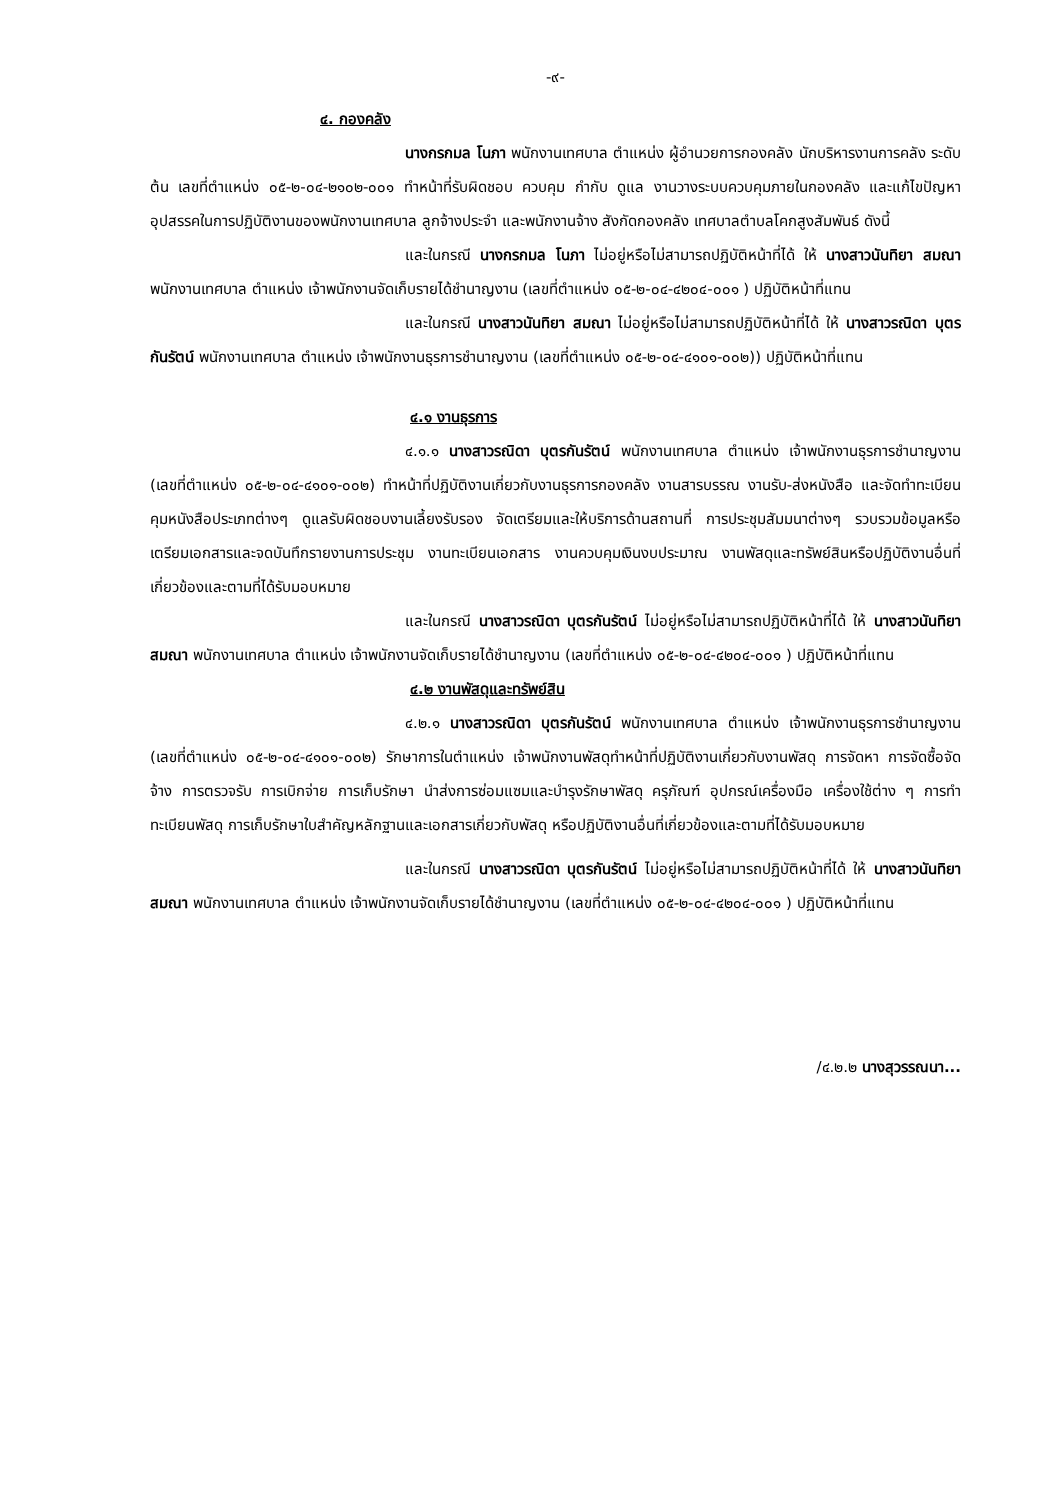-๙-
๔. กองคลัง
นางกรกมล โนภา พนักงานเทศบาล ตำแหน่ง ผู้อำนวยการกองคลัง นักบริหารงานการคลัง ระดับต้น เลขที่ตำแหน่ง ๐๕-๒-๐๔-๒๑๐๒-๐๐๑ ทำหน้าที่รับผิดชอบ ควบคุม กำกับ ดูแล งานวางระบบควบคุมภายในกองคลัง และแก้ไขปัญหาอุปสรรคในการปฏิบัติงานของพนักงานเทศบาล ลูกจ้างประจำ และพนักงานจ้าง สังกัดกองคลัง เทศบาลตำบลโคกสูงสัมพันธ์ ดังนี้
และในกรณี นางกรกมล โนภา ไม่อยู่หรือไม่สามารถปฏิบัติหน้าที่ได้ ให้ นางสาวนันทิยา สมณา พนักงานเทศบาล ตำแหน่ง เจ้าพนักงานจัดเก็บรายได้ชำนาญงาน (เลขที่ตำแหน่ง ๐๕-๒-๐๔-๔๒๐๔-๐๐๑ ) ปฏิบัติหน้าที่แทน
และในกรณี นางสาวนันทิยา สมณา ไม่อยู่หรือไม่สามารถปฏิบัติหน้าที่ได้ ให้ นางสาวรณิดา บุตรกันรัตน์ พนักงานเทศบาล ตำแหน่ง เจ้าพนักงานธุรการชำนาญงาน (เลขที่ตำแหน่ง ๐๕-๒-๐๔-๔๑๐๑-๐๐๒)) ปฏิบัติหน้าที่แทน
๔.๑ งานธุรการ
๔.๑.๑ นางสาวรณิดา บุตรกันรัตน์ พนักงานเทศบาล ตำแหน่ง เจ้าพนักงานธุรการชำนาญงาน (เลขที่ตำแหน่ง ๐๕-๒-๐๔-๔๑๐๑-๐๐๒) ทำหน้าที่ปฏิบัติงานเกี่ยวกับงานธุรการกองคลัง งานสารบรรณ งานรับ-ส่งหนังสือ และจัดทำทะเบียนคุมหนังสือประเภทต่างๆ ดูแลรับผิดชอบงานเลี้ยงรับรอง จัดเตรียมและให้บริการด้านสถานที่ การประชุมสัมมนาต่างๆ รวบรวมข้อมูลหรือเตรียมเอกสารและจดบันทึกรายงานการประชุม งานทะเบียนเอกสาร งานควบคุมเงินงบประมาณ งานพัสดุและทรัพย์สินหรือปฏิบัติงานอื่นที่เกี่ยวข้องและตามที่ได้รับมอบหมาย
และในกรณี นางสาวรณิดา บุตรกันรัตน์ ไม่อยู่หรือไม่สามารถปฏิบัติหน้าที่ได้ ให้ นางสาวนันทิยา สมณา พนักงานเทศบาล ตำแหน่ง เจ้าพนักงานจัดเก็บรายได้ชำนาญงาน (เลขที่ตำแหน่ง ๐๕-๒-๐๔-๔๒๐๔-๐๐๑ ) ปฏิบัติหน้าที่แทน
๔.๒ งานพัสดุและทรัพย์สิน
๔.๒.๑ นางสาวรณิดา บุตรกันรัตน์ พนักงานเทศบาล ตำแหน่ง เจ้าพนักงานธุรการชำนาญงาน (เลขที่ตำแหน่ง ๐๕-๒-๐๔-๔๑๐๑-๐๐๒) รักษาการในตำแหน่ง เจ้าพนักงานพัสดุทำหน้าที่ปฏิบัติงานเกี่ยวกับงานพัสดุ การจัดหา การจัดซื้อจัดจ้าง การตรวจรับ การเบิกจ่าย การเก็บรักษา นำส่งการซ่อมแซมและบำรุงรักษาพัสดุ ครุภัณฑ์ อุปกรณ์เครื่องมือ เครื่องใช้ต่าง ๆ การทำทะเบียนพัสดุ การเก็บรักษาใบสำคัญหลักฐานและเอกสารเกี่ยวกับพัสดุ หรือปฏิบัติงานอื่นที่เกี่ยวข้องและตามที่ได้รับมอบหมาย
และในกรณี นางสาวรณิดา บุตรกันรัตน์ ไม่อยู่หรือไม่สามารถปฏิบัติหน้าที่ได้ ให้ นางสาวนันทิยา สมณา พนักงานเทศบาล ตำแหน่ง เจ้าพนักงานจัดเก็บรายได้ชำนาญงาน (เลขที่ตำแหน่ง ๐๕-๒-๐๔-๔๒๐๔-๐๐๑ ) ปฏิบัติหน้าที่แทน
/๔.๒.๒ นางสุวรรณนา...